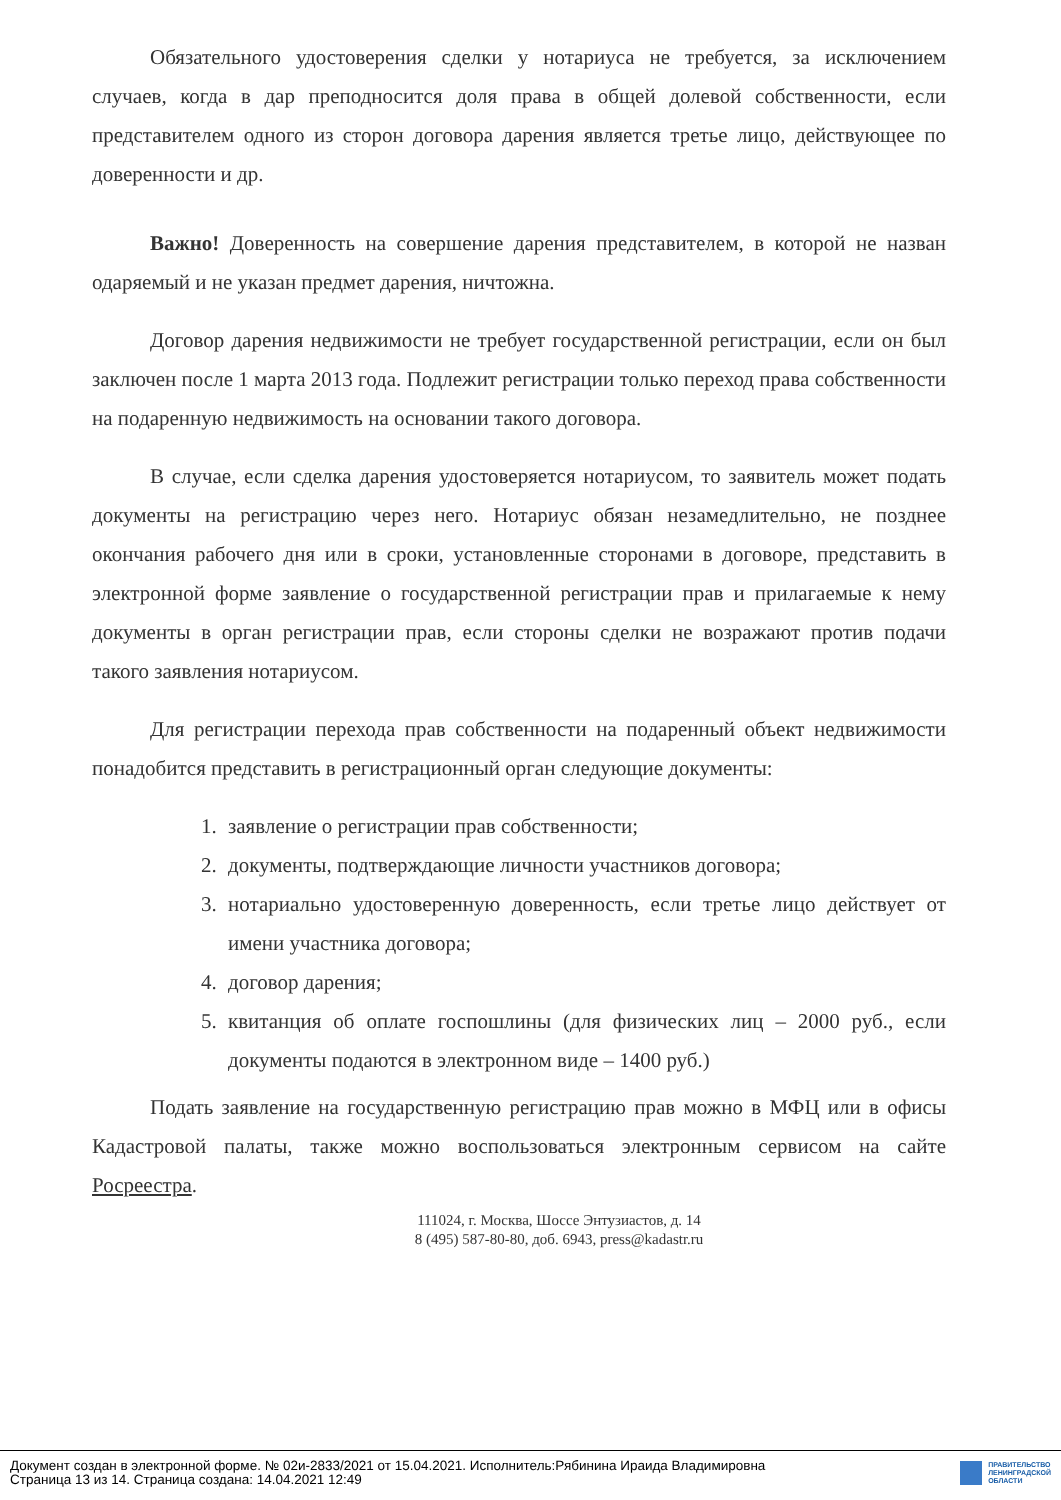Обязательного удостоверения сделки у нотариуса не требуется, за исключением случаев, когда в дар преподносится доля права в общей долевой собственности, если представителем одного из сторон договора дарения является третье лицо, действующее по доверенности и др.
Важно! Доверенность на совершение дарения представителем, в которой не назван одаряемый и не указан предмет дарения, ничтожна.
Договор дарения недвижимости не требует государственной регистрации, если он был заключен после 1 марта 2013 года. Подлежит регистрации только переход права собственности на подаренную недвижимость на основании такого договора.
В случае, если сделка дарения удостоверяется нотариусом, то заявитель может подать документы на регистрацию через него. Нотариус обязан незамедлительно, не позднее окончания рабочего дня или в сроки, установленные сторонами в договоре, представить в электронной форме заявление о государственной регистрации прав и прилагаемые к нему документы в орган регистрации прав, если стороны сделки не возражают против подачи такого заявления нотариусом.
Для регистрации перехода прав собственности на подаренный объект недвижимости понадобится представить в регистрационный орган следующие документы:
1. заявление о регистрации прав собственности;
2. документы, подтверждающие личности участников договора;
3. нотариально удостоверенную доверенность, если третье лицо действует от имени участника договора;
4. договор дарения;
5. квитанция об оплате госпошлины (для физических лиц – 2000 руб., если документы подаются в электронном виде – 1400 руб.)
Подать заявление на государственную регистрацию прав можно в МФЦ или в офисы Кадастровой палаты, также можно воспользоваться электронным сервисом на сайте Росреестра.
111024, г. Москва, Шоссе Энтузиастов, д. 14
8 (495) 587-80-80, доб. 6943, press@kadastr.ru
Документ создан в электронной форме. № 02и-2833/2021 от 15.04.2021. Исполнитель:Рябинина Ираида Владимировна
Страница 13 из 14. Страница создана: 14.04.2021 12:49
ПРАВИТЕЛЬСТВО
ЛЕНИНГРАДСКОЙ
ОБЛАСТИ